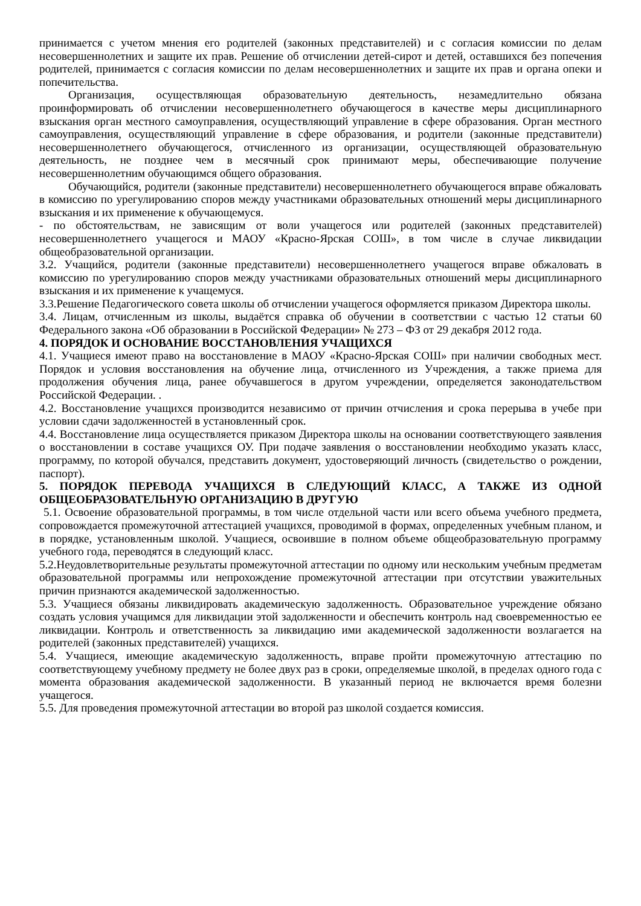принимается с учетом мнения его родителей (законных представителей) и с согласия комиссии по делам несовершеннолетних и защите их прав. Решение об отчислении детей-сирот и детей, оставшихся без попечения родителей, принимается с согласия комиссии по делам несовершеннолетних и защите их прав и органа опеки и попечительства.
Организация, осуществляющая образовательную деятельность, незамедлительно обязана проинформировать об отчислении несовершеннолетнего обучающегося в качестве меры дисциплинарного взыскания орган местного самоуправления, осуществляющий управление в сфере образования. Орган местного самоуправления, осуществляющий управление в сфере образования, и родители (законные представители) несовершеннолетнего обучающегося, отчисленного из организации, осуществляющей образовательную деятельность, не позднее чем в месячный срок принимают меры, обеспечивающие получение несовершеннолетним обучающимся общего образования.
Обучающийся, родители (законные представители) несовершеннолетнего обучающегося вправе обжаловать в комиссию по урегулированию споров между участниками образовательных отношений меры дисциплинарного взыскания и их применение к обучающемуся.
- по обстоятельствам, не зависящим от воли учащегося или родителей (законных представителей) несовершеннолетнего учащегося и МАОУ «Красно-Ярская СОШ», в том числе в случае ликвидации общеобразовательной организации.
3.2. Учащийся, родители (законные представители) несовершеннолетнего учащегося вправе обжаловать в комиссию по урегулированию споров между участниками образовательных отношений меры дисциплинарного взыскания и их применение к учащемуся.
3.3.Решение Педагогического совета школы об отчислении учащегося оформляется приказом Директора школы.
3.4. Лицам, отчисленным из школы, выдаётся справка об обучении в соответствии с частью 12 статьи 60 Федерального закона «Об образовании в Российской Федерации» № 273 – ФЗ от 29 декабря 2012 года.
4. ПОРЯДОК И ОСНОВАНИЕ ВОССТАНОВЛЕНИЯ УЧАЩИХСЯ
4.1. Учащиеся имеют право на восстановление в МАОУ «Красно-Ярская СОШ» при наличии свободных мест. Порядок и условия восстановления на обучение лица, отчисленного из Учреждения, а также приема для продолжения обучения лица, ранее обучавшегося в другом учреждении, определяется законодательством Российской Федерации. .
4.2. Восстановление учащихся производится независимо от причин отчисления и срока перерыва в учебе при условии сдачи задолженностей в установленный срок.
4.4. Восстановление лица осуществляется приказом Директора школы на основании соответствующего заявления о восстановлении в составе учащихся ОУ. При подаче заявления о восстановлении необходимо указать класс, программу, по которой обучался, представить документ, удостоверяющий личность (свидетельство о рождении, паспорт).
5. ПОРЯДОК ПЕРЕВОДА УЧАЩИХСЯ В СЛЕДУЮЩИЙ КЛАСС, А ТАКЖЕ ИЗ ОДНОЙ ОБЩЕОБРАЗОВАТЕЛЬНУЮ ОРГАНИЗАЦИЮ В ДРУГУЮ
5.1. Освоение образовательной программы, в том числе отдельной части или всего объема учебного предмета, сопровождается промежуточной аттестацией учащихся, проводимой в формах, определенных учебным планом, и в порядке, установленным школой. Учащиеся, освоившие в полном объеме общеобразовательную программу учебного года, переводятся в следующий класс.
5.2.Неудовлетворительные результаты промежуточной аттестации по одному или нескольким учебным предметам образовательной программы или непрохождение промежуточной аттестации при отсутствии уважительных причин признаются академической задолженностью.
5.3. Учащиеся обязаны ликвидировать академическую задолженность. Образовательное учреждение обязано создать условия учащимся для ликвидации этой задолженности и обеспечить контроль над своевременностью ее ликвидации. Контроль и ответственность за ликвидацию ими академической задолженности возлагается на родителей (законных представителей) учащихся.
5.4. Учащиеся, имеющие академическую задолженность, вправе пройти промежуточную аттестацию по соответствующему учебному предмету не более двух раз в сроки, определяемые школой, в пределах одного года с момента образования академической задолженности. В указанный период не включается время болезни учащегося.
5.5. Для проведения промежуточной аттестации во второй раз школой создается комиссия.